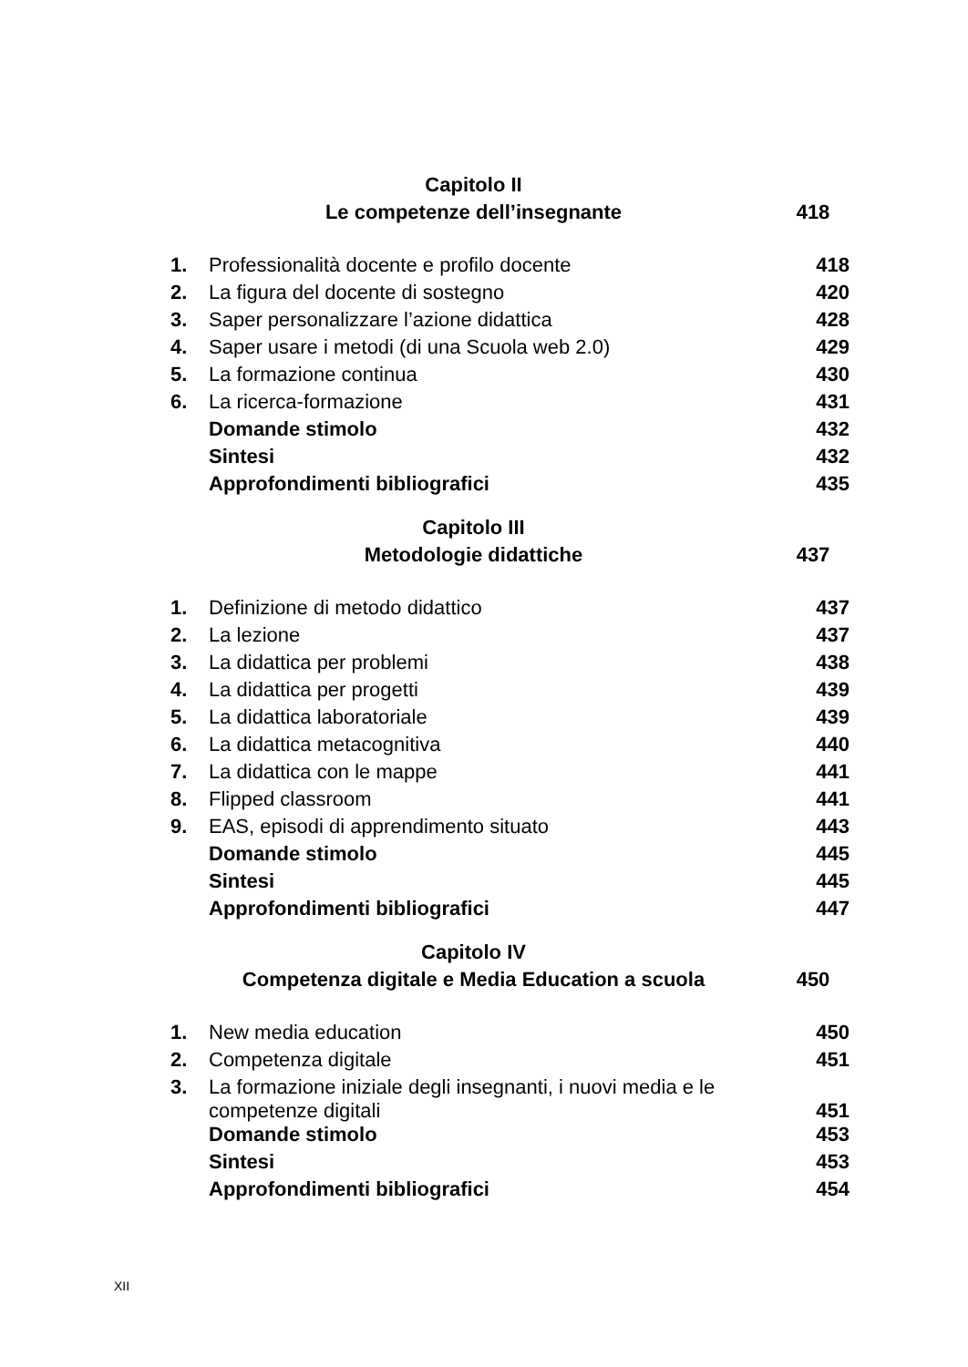| Capitolo II | | |
| Le competenze dell’insegnante | | 418 |
| 1. | Professionalità docente e profilo docente | 418 |
| 2. | La figura del docente di sostegno | 420 |
| 3. | Saper personalizzare l’azione didattica | 428 |
| 4. | Saper usare i metodi (di una Scuola web 2.0) | 429 |
| 5. | La formazione continua | 430 |
| 6. | La ricerca-formazione | 431 |
| | Domande stimolo | 432 |
| | Sintesi | 432 |
| | Approfondimenti bibliografici | 435 |
| Capitolo III | | |
| Metodologie didattiche | | 437 |
| 1. | Definizione di metodo didattico | 437 |
| 2. | La lezione | 437 |
| 3. | La didattica per problemi | 438 |
| 4. | La didattica per progetti | 439 |
| 5. | La didattica laboratoriale | 439 |
| 6. | La didattica metacognitiva | 440 |
| 7. | La didattica con le mappe | 441 |
| 8. | Flipped classroom | 441 |
| 9. | EAS, episodi di apprendimento situato | 443 |
| | Domande stimolo | 445 |
| | Sintesi | 445 |
| | Approfondimenti bibliografici | 447 |
| Capitolo IV | | |
| Competenza digitale e Media Education a scuola | | 450 |
| 1. | New media education | 450 |
| 2. | Competenza digitale | 451 |
| 3. | La formazione iniziale degli insegnanti, i nuovi media e le competenze digitali | 451 |
| | Domande stimolo | 453 |
| | Sintesi | 453 |
| | Approfondimenti bibliografici | 454 |
XII